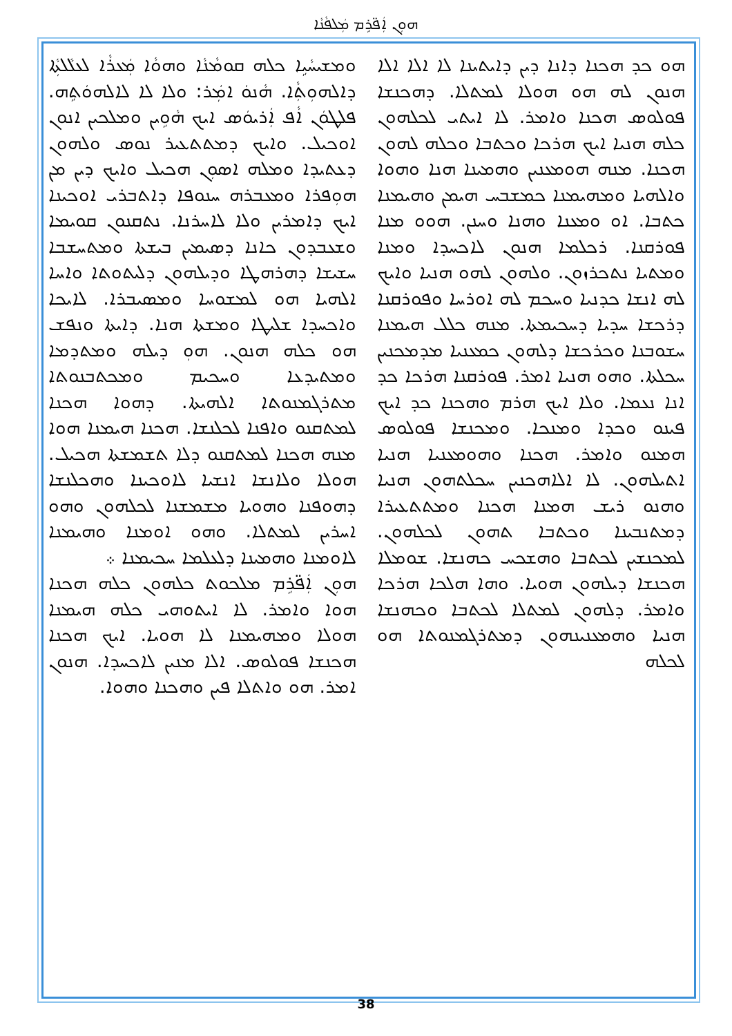ܗܘܼܢ ܐܲܦ̈ܪܹܡ ܡܲܠܦܵܢܵܐ
ܘܡܫܝܚܵܝܹܐ ܟܠܗ ܩܘܡܵܢܵܐ ܘܗܘܵܐ ܡܲܥܪܵܐ ܠܥܠܵܠܬܼܵܐ ܕܐܠܗܘܼܬܼܵܐ. ܗܵܢܘܿ ܐܡܲܪ: ܘܠܐ ܠܐ ܠܐܠܗܘܿܬܹܗ. ܦܠܛܘܿܢ ܐܵܦ ܐܲܪܝܘܿܣ ܐܝܟ ܗܵܘܹܝܢ ܘܡܠܟܝܢ ܐܢܘܢ ܐܘܟܝܠ. ܘܐܝܟ ܕܡܬܬܥܝܪ ܢܘܣ ܘܠܗܘܢ ܕܥܬܝܕܐ ܘܡܠܗ ܐܣܘܼܢ ܗܟܝܠ ܘܐܝܟ ܕܝܢ ܡܢ ܗܘܼܦܪܐ ܘܡܥܒܪܗ ܚܢܘܦܐ ܕܐܬܒܪܝ ܐܘܟܝܢܐ ܐܝܟ ܕܐܡܪܝܢ ܘܠܐ ܠܐܚܪܢܐ. ܢܬܩܢܘܢ ܩܘܝܡܐ ܘܫܥܒܕܘܢ ܟܐܢܐ ܕܣܝܡܝܢ ܒܝܫܬܐ ܘܡܬܚܫܒܐ ܚܫܝܫܐ ܕܗܪܗܛܐ ܘܕܝܠܗܘܢ ܕܠܝܬܘܬܐ ܘܐܚܐ ܐܠܗܝܐ ܗܘ ܠܡܫܘܚܐ ܘܡܣܝܒܪܐ. ܠܐܝܟܐ ܘܐܟܚܕܐ ܫܠܝܛܐ ܘܡܫܬܐ ܗܢܐ. ܕܐܝܬܐ ܘܢܦܫ ܗܘ ܟܠܗ ܗܢܘܢ. ܗܘܼ ܕܝܠܗ ܘܡܬܕܡܐ ܘܡܬܝܕܥܐ ܘܚܟܝܡ ܘܡܟܬܒܢܘܬܐ ܡܬܪܓܡܢܘܬܐ ܐܠܗܝܬܐ. ܕܗܘܐ ܗܟܢܐ ܠܡܬܩܢܘ ܘܐܦܢܐ ܠܟܠܢܫܐ. ܗܟܢܐ ܗܝܡܢܐ ܗܘܐ ܡܢܗ ܗܟܢܐ ܠܡܬܩܢܘ ܕܠܐ ܬܫܡܫܬܐ ܗܟܝܠ. ܗܘܠܐ ܘܠܐܢܫܐ ܐܢܫܝܐ ܠܐܘܟܝܢܐ ܘܗܟܠܢܫܐ ܕܗܘܦܢܐ ܘܗܘܝܐ ܡܫܡܫܢܐ ܠܟܠܗܘܢ ܘܗܘ ܐܚܪܝܢ ܠܡܬܠܐ. ܘܗܘ ܐܘܡܢܐ ܘܗܝܡܢܐ ܠܐܘܡܢܐ ܘܗܡܝܢܐ ܕܠܥܠܡܐ ܚܟܝܡܢܐ ܀
ܗܘܼܢ ܐܲܦ̈ܪܹܡ ܡܠܟܘܬ ܟܠܗܘܢ ܟܠܗ ܗܟܢܐ ܗܘܐ ܘܐܡܪ. ܠܐ ܐܝܬܘܗܝ ܟܠܗ ܗܝܡܢܐ ܗܘܠܐ ܘܡܗܝܡܢܐ ܠܐ ܗܘܝܐ. ܐܝܟ ܗܟܢܐ ܗܟܢܫܐ ܦܘܠܘܣ. ܐܠܐ ܡܢܝܢ ܠܐܟܚܕܐ. ܗܢܘܢ ܐܡܪ. ܗܘ ܘܐܬܠܐ ܦܝܢ ܘܗܟܢܐ ܘܗܘܐ.
ܗܘ ܟܕ ܗܟܢܐ ܕܐܢܐ ܕܝܢ ܕܐܝܬܝܢܐ ܠܐ ܐܠܐ ܐܠܐ ܗܢܘܢ ܠܗ ܗܘ ܗܘܠܐ ܠܡܬܠܐ. ܕܗܟܢܫܐ ܦܘܠܘܣ ܗܟܢܐ ܘܐܡܪ. ܠܐ ܐܝܬܝ ܠܟܠܗܘܢ ܟܠܗ ܗܢܝܐ ܐܝܟ ܗܪܟܐ ܘܟܬܒܐ ܘܟܠܗ ܠܗܘܢ ܗܟܢܐ. ܡܢܗ ܗܘܡܥܢܝܢ ܘܗܡܝܢܐ ܗܢܐ ܘܗܘܐ ܘܐܠܗܝܐ ܘܡܗܝܡܢܐ ܟܡܫܒܚ ܗܝܡܢ ܘܗܝܡܢܐ ܟܬܒܐ. ܐܘ ܘܡܥܢܐ ܘܗܢܐ ܘܚܢܢ. ܗܘܘ ܡܢܐ ܦܘܪܩܢܐ. ܪܟܠܡܐ ܗܢܘܢ ܠܐܟܚܕܐ ܘܡܢܐ ܘܡܬܝܐ ܢܬܟܪܙܘܢ. ܘܠܗܘܢ ܠܗܘ ܗܢܝܐ ܘܐܝܟ ܠܗ ܐܢܫܐ ܟܕܢܝܐ ܘܚܟܡ ܠܗ ܐܘܪܚܐ ܘܦܘܪܩܢܐ ܕܪܟܫܐ ܚܕܝܐ ܕܚܟܝܡܬܐ. ܡܢܗ ܟܠܠ ܗܝܡܢܐ ܚܫܘܒܢܐ ܘܟܪܟܫܐ ܕܠܗܘܢ ܟܡܥܢܝܐ ܡܕܡܟܢܝܢ ܚܟܠܬܐ. ܘܗܘ ܗܢܝܐ ܐܡܪ. ܦܘܪܩܢܐ ܗܪܟܐ ܟܕ ܐܢܐ ܢܥܡܐ. ܘܠܐ ܐܝܟ ܗܪܡ ܘܗܟܢܐ ܟܕ ܐܝܟ ܦܝܢܘ ܘܟܕܐ ܘܡܢܟܐ. ܘܡܟܢܫܐ ܦܘܠܘܣ ܗܡܢܘ ܘܐܡܪ. ܗܟܢܐ ܘܗܘܡܥܢܝܐ ܗܢܝܐ ܐܬܝܠܗܘܢ. ܠܐ ܐܠܐܗܟܢܝܢ ܚܟܠܬܗܘܢ ܗܢܝܐ ܘܗܢܘ ܪܝܫ ܗܡܢܐ ܗܟܢܐ ܘܡܬܬܥܝܪܐ ܕܡܬܢܒܝܢܐ ܘܟܬܒܐ ܬܗܘܢ ܠܟܠܗܘܢ. ܠܡܟܢܫܝܢ ܠܟܬܒܐ ܘܗܫܟܚ ܟܗܢܫܐ. ܫܘܡܠܐ ܗܟܢܫܐ ܕܝܠܗܘܢ ܗܘܝܐ. ܘܗܐ ܗܠܟܐ ܗܪܟܐ ܘܐܡܪ. ܕܠܗܘܢ ܠܡܬܠܐ ܠܟܬܒܐ ܘܟܗܢܫܐ ܗܢܝܐ ܘܗܡܥܢܝܢܗܘܢ ܕܡܬܪܓܡܢܘܬܐ ܗܘ ܠܟܠܗ
38